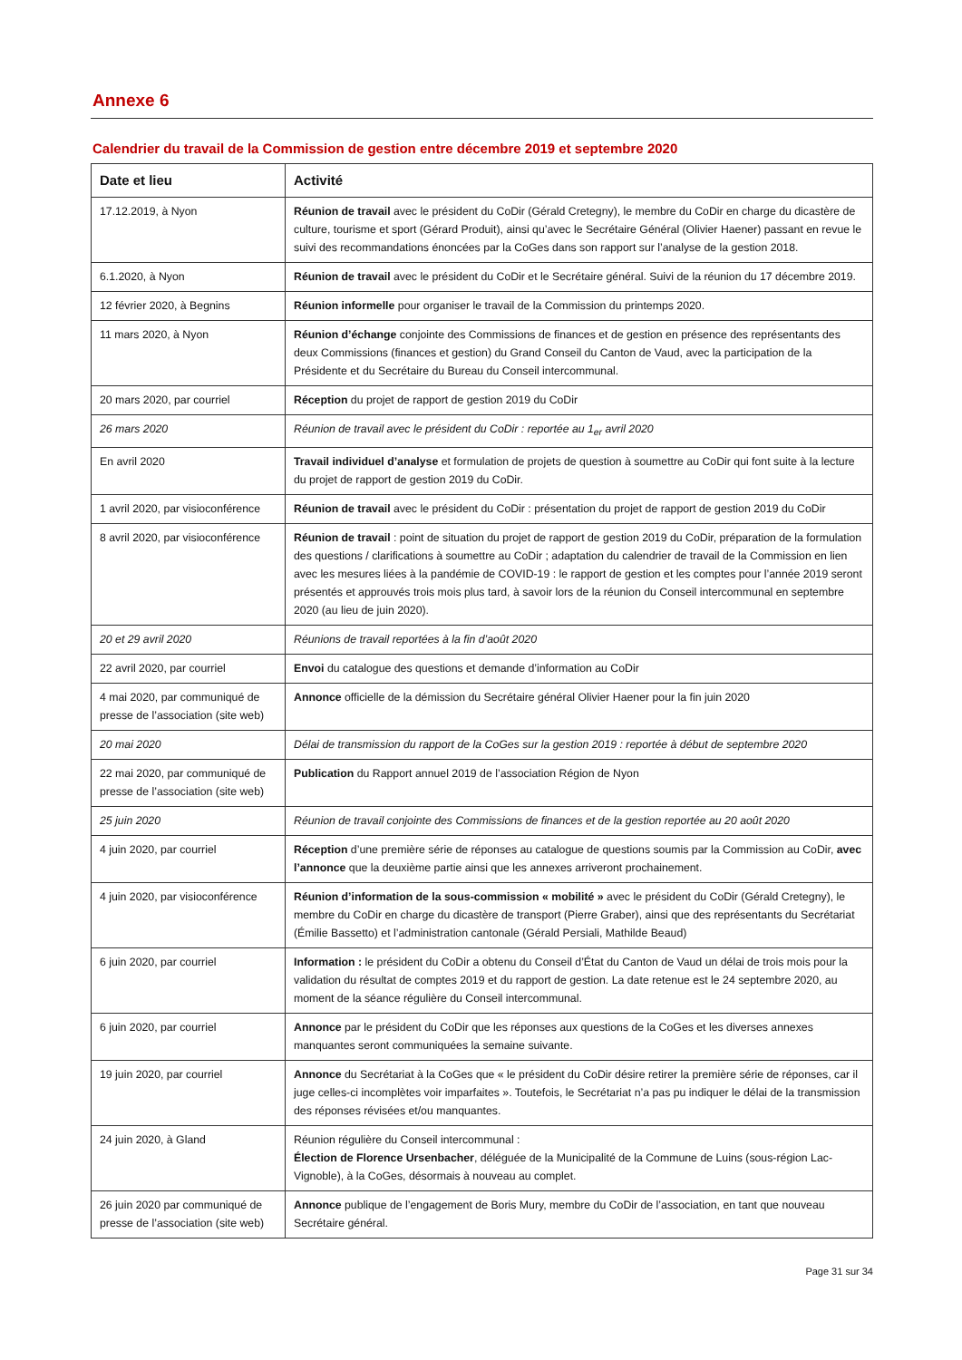Annexe 6
Calendrier du travail de la Commission de gestion entre décembre 2019 et septembre 2020
| Date et lieu | Activité |
| --- | --- |
| 17.12.2019, à Nyon | Réunion de travail avec le président du CoDir (Gérald Cretegny), le membre du CoDir en charge du dicastère de culture, tourisme et sport (Gérard Produit), ainsi qu’avec le Secrétaire Général (Olivier Haener) passant en revue le suivi des recommandations énoncées par la CoGes dans son rapport sur l’analyse de la gestion 2018. |
| 6.1.2020, à Nyon | Réunion de travail avec le président du CoDir et le Secrétaire général. Suivi de la réunion du 17 décembre 2019. |
| 12 février 2020, à Begnins | Réunion informelle pour organiser le travail de la Commission du printemps 2020. |
| 11 mars 2020, à Nyon | Réunion d’échange conjointe des Commissions de finances et de gestion en présence des représentants des deux Commissions (finances et gestion) du Grand Conseil du Canton de Vaud, avec la participation de la Présidente et du Secrétaire du Bureau du Conseil intercommunal. |
| 20 mars 2020, par courriel | Réception du projet de rapport de gestion 2019 du CoDir |
| 26 mars 2020 | Réunion de travail avec le président du CoDir : reportée au 1<sub>er</sub> avril 2020 |
| En avril 2020 | Travail individuel d’analyse et formulation de projets de question à soumettre au CoDir qui font suite à la lecture du projet de rapport de gestion 2019 du CoDir. |
| 1 avril 2020, par visioconférence | Réunion de travail avec le président du CoDir : présentation du projet de rapport de gestion 2019 du CoDir |
| 8 avril 2020, par visioconférence | Réunion de travail : point de situation du projet de rapport de gestion 2019 du CoDir, préparation de la formulation des questions / clarifications à soumettre au CoDir ; adaptation du calendrier de travail de la Commission en lien avec les mesures liées à la pandémie de COVID-19 : le rapport de gestion et les comptes pour l’année 2019 seront présentés et approuvés trois mois plus tard, à savoir lors de la réunion du Conseil intercommunal en septembre 2020 (au lieu de juin 2020). |
| 20 et 29 avril 2020 | Réunions de travail reportées à la fin d’août 2020 |
| 22 avril 2020, par courriel | Envoi du catalogue des questions et demande d’information au CoDir |
| 4 mai 2020, par communiqué de presse de l’association (site web) | Annonce officielle de la démission du Secrétaire général Olivier Haener pour la fin juin 2020 |
| 20 mai 2020 | Délai de transmission du rapport de la CoGes sur la gestion 2019 : reportée à début de septembre 2020 |
| 22 mai 2020, par communiqué de presse de l’association (site web) | Publication du Rapport annuel 2019 de l’association Région de Nyon |
| 25 juin 2020 | Réunion de travail conjointe des Commissions de finances et de la gestion reportée au 20 août 2020 |
| 4 juin 2020, par courriel | Réception d’une première série de réponses au catalogue de questions soumis par la Commission au CoDir, avec l’annonce que la deuxième partie ainsi que les annexes arriveront prochainement. |
| 4 juin 2020, par visioconférence | Réunion d’information de la sous-commission « mobilité » avec le président du CoDir (Gérald Cretegny), le membre du CoDir en charge du dicastère de transport (Pierre Graber), ainsi que des représentants du Secrétariat (Émilie Bassetto) et l’administration cantonale (Gérald Persiali, Mathilde Beaud) |
| 6 juin 2020, par courriel | Information : le président du CoDir a obtenu du Conseil d’État du Canton de Vaud un délai de trois mois pour la validation du résultat de comptes 2019 et du rapport de gestion. La date retenue est le 24 septembre 2020, au moment de la séance régulière du Conseil intercommunal. |
| 6 juin 2020, par courriel | Annonce par le président du CoDir que les réponses aux questions de la CoGes et les diverses annexes manquantes seront communiquées la semaine suivante. |
| 19 juin 2020, par courriel | Annonce du Secrétariat à la CoGes que « le président du CoDir désire retirer la première série de réponses, car il juge celles-ci incomplètes voir imparfaites ». Toutefois, le Secrétariat n’a pas pu indiquer le délai de la transmission des réponses révisées et/ou manquantes. |
| 24 juin 2020, à Gland | Réunion régulière du Conseil intercommunal : Élection de Florence Ursenbacher , déléguée de la Municipalité de la Commune de Luins (sous-région Lac-Vignoble), à la CoGes, désormais à nouveau au complet. |
| 26 juin 2020 par communiqué de presse de l’association (site web) | Annonce publique de l’engagement de Boris Mury, membre du CoDir de l’association, en tant que nouveau Secrétaire général. |
Page 31 sur 34